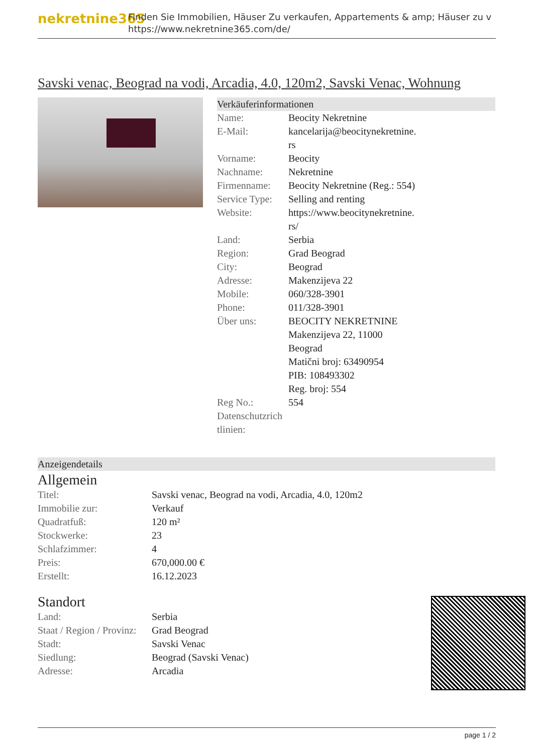nekretnine365
Finden Sie Immobilien, Häuser Zu verkaufen, Appartements & amp; Häuser zu v
https://www.nekretnine365.com/de/
Savski venac, Beograd na vodi, Arcadia, 4.0, 120m2, Savski Venac, Wohnung
Verkäuferinformationen
| Name: | Beocity Nekretnine |
| E-Mail: | kancelarija@beocitynekretnine. rs |
| Vorname: | Beocity |
| Nachname: | Nekretnine |
| Firmenname: | Beocity Nekretnine (Reg.: 554) |
| Service Type: | Selling and renting |
| Website: | https://www.beocitynekretnine. rs/ |
| Land: | Serbia |
| Region: | Grad Beograd |
| City: | Beograd |
| Adresse: | Makenzijeva 22 |
| Mobile: | 060/328-3901 |
| Phone: | 011/328-3901 |
| Über uns: | BEOCITY NEKRETNINE Makenzijeva 22, 11000 Beograd Matični broj: 63490954 PIB: 108493302 Reg. broj: 554 |
| Reg No.: | 554 |
| Datenschutzrich tlinien: | |
Anzeigendetails
Allgemein
| Titel: | Savski venac, Beograd na vodi, Arcadia, 4.0, 120m2 |
| Immobilie zur: | Verkauf |
| Quadratfuß: | 120 m² |
| Stockwerke: | 23 |
| Schlafzimmer: | 4 |
| Preis: | 670,000.00 € |
| Erstellt: | 16.12.2023 |
Standort
| Land: | Serbia |
| Staat / Region / Provinz: | Grad Beograd |
| Stadt: | Savski Venac |
| Siedlung: | Beograd (Savski Venac) |
| Adresse: | Arcadia |
page 1 / 2